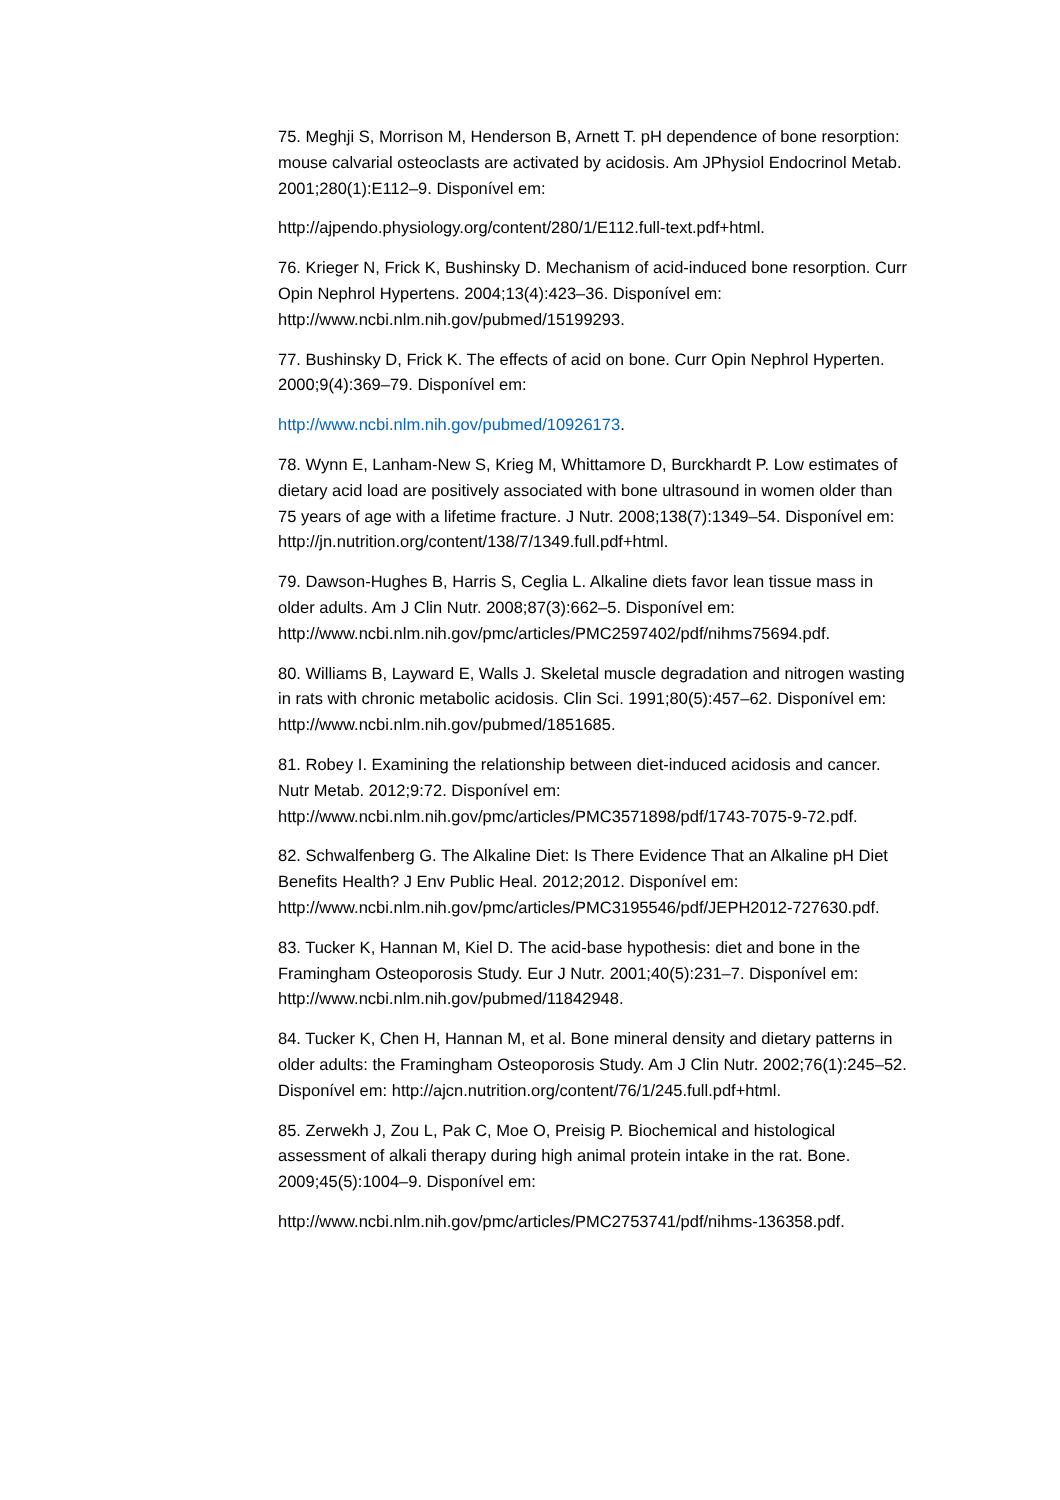75. Meghji S, Morrison M, Henderson B, Arnett T. pH dependence of bone resorption: mouse calvarial osteoclasts are activated by acidosis. Am JPhysiol Endocrinol Metab. 2001;280(1):E112–9. Disponível em:
http://ajpendo.physiology.org/content/280/1/E112.full-text.pdf+html.
76. Krieger N, Frick K, Bushinsky D. Mechanism of acid-induced bone resorption. Curr Opin Nephrol Hypertens. 2004;13(4):423–36. Disponível em: http://www.ncbi.nlm.nih.gov/pubmed/15199293.
77. Bushinsky D, Frick K. The effects of acid on bone. Curr Opin Nephrol Hyperten. 2000;9(4):369–79. Disponível em:
http://www.ncbi.nlm.nih.gov/pubmed/10926173.
78. Wynn E, Lanham-New S, Krieg M, Whittamore D, Burckhardt P. Low estimates of dietary acid load are positively associated with bone ultrasound in women older than 75 years of age with a lifetime fracture. J Nutr. 2008;138(7):1349–54. Disponível em: http://jn.nutrition.org/content/138/7/1349.full.pdf+html.
79. Dawson-Hughes B, Harris S, Ceglia L. Alkaline diets favor lean tissue mass in older adults. Am J Clin Nutr. 2008;87(3):662–5. Disponível em: http://www.ncbi.nlm.nih.gov/pmc/articles/PMC2597402/pdf/nihms75694.pdf.
80. Williams B, Layward E, Walls J. Skeletal muscle degradation and nitrogen wasting in rats with chronic metabolic acidosis. Clin Sci. 1991;80(5):457–62. Disponível em: http://www.ncbi.nlm.nih.gov/pubmed/1851685.
81. Robey I. Examining the relationship between diet-induced acidosis and cancer. Nutr Metab. 2012;9:72. Disponível em: http://www.ncbi.nlm.nih.gov/pmc/articles/PMC3571898/pdf/1743-7075-9-72.pdf.
82. Schwalfenberg G. The Alkaline Diet: Is There Evidence That an Alkaline pH Diet Benefits Health? J Env Public Heal. 2012;2012. Disponível em: http://www.ncbi.nlm.nih.gov/pmc/articles/PMC3195546/pdf/JEPH2012-727630.pdf.
83. Tucker K, Hannan M, Kiel D. The acid-base hypothesis: diet and bone in the Framingham Osteoporosis Study. Eur J Nutr. 2001;40(5):231–7. Disponível em: http://www.ncbi.nlm.nih.gov/pubmed/11842948.
84. Tucker K, Chen H, Hannan M, et al. Bone mineral density and dietary patterns in older adults: the Framingham Osteoporosis Study. Am J Clin Nutr. 2002;76(1):245–52. Disponível em: http://ajcn.nutrition.org/content/76/1/245.full.pdf+html.
85. Zerwekh J, Zou L, Pak C, Moe O, Preisig P. Biochemical and histological assessment of alkali therapy during high animal protein intake in the rat. Bone. 2009;45(5):1004–9. Disponível em:
http://www.ncbi.nlm.nih.gov/pmc/articles/PMC2753741/pdf/nihms-136358.pdf.